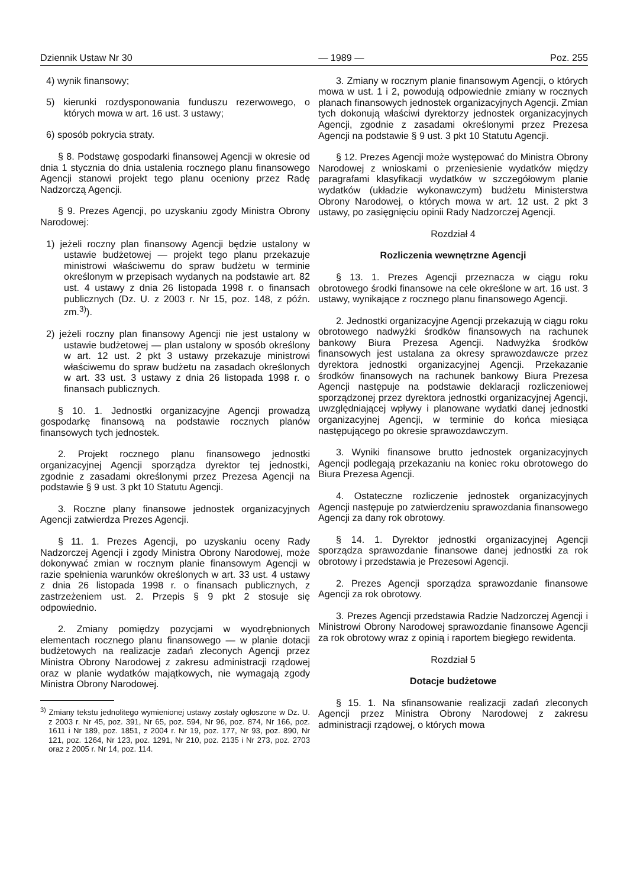Dziennik Ustaw Nr 30 — 1989 — Poz. 255
4) wynik finansowy;
5) kierunki rozdysponowania funduszu rezerwowego, o których mowa w art. 16 ust. 3 ustawy;
6) sposób pokrycia straty.
§ 8. Podstawę gospodarki finansowej Agencji w okresie od dnia 1 stycznia do dnia ustalenia rocznego planu finansowego Agencji stanowi projekt tego planu oceniony przez Radę Nadzorczą Agencji.
§ 9. Prezes Agencji, po uzyskaniu zgody Ministra Obrony Narodowej:
1) jeżeli roczny plan finansowy Agencji będzie ustalony w ustawie budżetowej — projekt tego planu przekazuje ministrowi właściwemu do spraw budżetu w terminie określonym w przepisach wydanych na podstawie art. 82 ust. 4 ustawy z dnia 26 listopada 1998 r. o finansach publicznych (Dz. U. z 2003 r. Nr 15, poz. 148, z późn. zm.<sup>3)</sup>).
2) jeżeli roczny plan finansowy Agencji nie jest ustalony w ustawie budżetowej — plan ustalony w sposób określony w art. 12 ust. 2 pkt 3 ustawy przekazuje ministrowi właściwemu do spraw budżetu na zasadach określonych w art. 33 ust. 3 ustawy z dnia 26 listopada 1998 r. o finansach publicznych.
§ 10. 1. Jednostki organizacyjne Agencji prowadzą gospodarkę finansową na podstawie rocznych planów finansowych tych jednostek.
2. Projekt rocznego planu finansowego jednostki organizacyjnej Agencji sporządza dyrektor tej jednostki, zgodnie z zasadami określonymi przez Prezesa Agencji na podstawie § 9 ust. 3 pkt 10 Statutu Agencji.
3. Roczne plany finansowe jednostek organizacyjnych Agencji zatwierdza Prezes Agencji.
§ 11. 1. Prezes Agencji, po uzyskaniu oceny Rady Nadzorczej Agencji i zgody Ministra Obrony Narodowej, może dokonywać zmian w rocznym planie finansowym Agencji w razie spełnienia warunków określonych w art. 33 ust. 4 ustawy z dnia 26 listopada 1998 r. o finansach publicznych, z zastrzeżeniem ust. 2. Przepis § 9 pkt 2 stosuje się odpowiednio.
2. Zmiany pomiędzy pozycjami w wyodrębnionych elementach rocznego planu finansowego — w planie dotacji budżetowych na realizacje zadań zleconych Agencji przez Ministra Obrony Narodowej z zakresu administracji rządowej oraz w planie wydatków majątkowych, nie wymagają zgody Ministra Obrony Narodowej.
<sup>3)</sup> Zmiany tekstu jednolitego wymienionej ustawy zostały ogłoszone w Dz. U. z 2003 r. Nr 45, poz. 391, Nr 65, poz. 594, Nr 96, poz. 874, Nr 166, poz. 1611 i Nr 189, poz. 1851, z 2004 r. Nr 19, poz. 177, Nr 93, poz. 890, Nr 121, poz. 1264, Nr 123, poz. 1291, Nr 210, poz. 2135 i Nr 273, poz. 2703 oraz z 2005 r. Nr 14, poz. 114.
3. Zmiany w rocznym planie finansowym Agencji, o których mowa w ust. 1 i 2, powodują odpowiednie zmiany w rocznych planach finansowych jednostek organizacyjnych Agencji. Zmian tych dokonują właściwi dyrektorzy jednostek organizacyjnych Agencji, zgodnie z zasadami określonymi przez Prezesa Agencji na podstawie § 9 ust. 3 pkt 10 Statutu Agencji.
§ 12. Prezes Agencji może występować do Ministra Obrony Narodowej z wnioskami o przeniesienie wydatków między paragrafami klasyfikacji wydatków w szczegółowym planie wydatków (układzie wykonawczym) budżetu Ministerstwa Obrony Narodowej, o których mowa w art. 12 ust. 2 pkt 3 ustawy, po zasięgnięciu opinii Rady Nadzorczej Agencji.
Rozdział 4
Rozliczenia wewnętrzne Agencji
§ 13. 1. Prezes Agencji przeznacza w ciągu roku obrotowego środki finansowe na cele określone w art. 16 ust. 3 ustawy, wynikające z rocznego planu finansowego Agencji.
2. Jednostki organizacyjne Agencji przekazują w ciągu roku obrotowego nadwyżki środków finansowych na rachunek bankowy Biura Prezesa Agencji. Nadwyżka środków finansowych jest ustalana za okresy sprawozdawcze przez dyrektora jednostki organizacyjnej Agencji. Przekazanie środków finansowych na rachunek bankowy Biura Prezesa Agencji następuje na podstawie deklaracji rozliczeniowej sporządzonej przez dyrektora jednostki organizacyjnej Agencji, uwzględniającej wpływy i planowane wydatki danej jednostki organizacyjnej Agencji, w terminie do końca miesiąca następującego po okresie sprawozdawczym.
3. Wyniki finansowe brutto jednostek organizacyjnych Agencji podlegają przekazaniu na koniec roku obrotowego do Biura Prezesa Agencji.
4. Ostateczne rozliczenie jednostek organizacyjnych Agencji następuje po zatwierdzeniu sprawozdania finansowego Agencji za dany rok obrotowy.
§ 14. 1. Dyrektor jednostki organizacyjnej Agencji sporządza sprawozdanie finansowe danej jednostki za rok obrotowy i przedstawia je Prezesowi Agencji.
2. Prezes Agencji sporządza sprawozdanie finansowe Agencji za rok obrotowy.
3. Prezes Agencji przedstawia Radzie Nadzorczej Agencji i Ministrowi Obrony Narodowej sprawozdanie finansowe Agencji za rok obrotowy wraz z opinią i raportem biegłego rewidenta.
Rozdział 5
Dotacje budżetowe
§ 15. 1. Na sfinansowanie realizacji zadań zleconych Agencji przez Ministra Obrony Narodowej z zakresu administracji rządowej, o których mowa